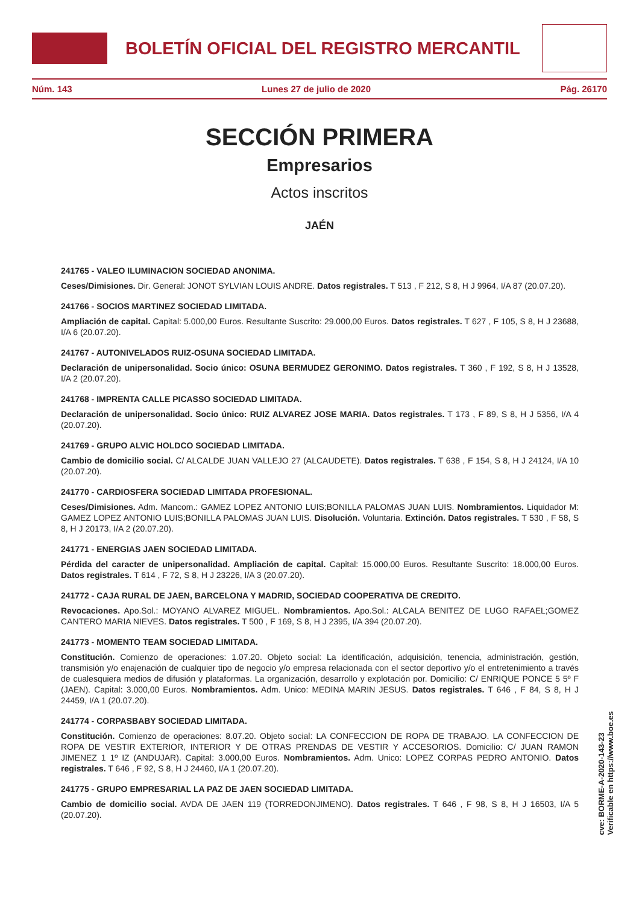BOLETÍN OFICIAL DEL REGISTRO MERCANTIL
Núm. 143 Lunes 27 de julio de 2020 Pág. 26170
SECCIÓN PRIMERA
Empresarios
Actos inscritos
JAÉN
241765 - VALEO ILUMINACION SOCIEDAD ANONIMA.
Ceses/Dimisiones. Dir. General: JONOT SYLVIAN LOUIS ANDRE. Datos registrales. T 513 , F 212, S 8, H J 9964, I/A 87 (20.07.20).
241766 - SOCIOS MARTINEZ SOCIEDAD LIMITADA.
Ampliación de capital. Capital: 5.000,00 Euros. Resultante Suscrito: 29.000,00 Euros. Datos registrales. T 627 , F 105, S 8, H J 23688, I/A 6 (20.07.20).
241767 - AUTONIVELADOS RUIZ-OSUNA SOCIEDAD LIMITADA.
Declaración de unipersonalidad. Socio único: OSUNA BERMUDEZ GERONIMO. Datos registrales. T 360 , F 192, S 8, H J 13528, I/A 2 (20.07.20).
241768 - IMPRENTA CALLE PICASSO SOCIEDAD LIMITADA.
Declaración de unipersonalidad. Socio único: RUIZ ALVAREZ JOSE MARIA. Datos registrales. T 173 , F 89, S 8, H J 5356, I/A 4 (20.07.20).
241769 - GRUPO ALVIC HOLDCO SOCIEDAD LIMITADA.
Cambio de domicilio social. C/ ALCALDE JUAN VALLEJO 27 (ALCAUDETE). Datos registrales. T 638 , F 154, S 8, H J 24124, I/A 10 (20.07.20).
241770 - CARDIOSFERA SOCIEDAD LIMITADA PROFESIONAL.
Ceses/Dimisiones. Adm. Mancom.: GAMEZ LOPEZ ANTONIO LUIS;BONILLA PALOMAS JUAN LUIS. Nombramientos. Liquidador M: GAMEZ LOPEZ ANTONIO LUIS;BONILLA PALOMAS JUAN LUIS. Disolución. Voluntaria. Extinción. Datos registrales. T 530 , F 58, S 8, H J 20173, I/A 2 (20.07.20).
241771 - ENERGIAS JAEN SOCIEDAD LIMITADA.
Pérdida del caracter de unipersonalidad. Ampliación de capital. Capital: 15.000,00 Euros. Resultante Suscrito: 18.000,00 Euros. Datos registrales. T 614 , F 72, S 8, H J 23226, I/A 3 (20.07.20).
241772 - CAJA RURAL DE JAEN, BARCELONA Y MADRID, SOCIEDAD COOPERATIVA DE CREDITO.
Revocaciones. Apo.Sol.: MOYANO ALVAREZ MIGUEL. Nombramientos. Apo.Sol.: ALCALA BENITEZ DE LUGO RAFAEL;GOMEZ CANTERO MARIA NIEVES. Datos registrales. T 500 , F 169, S 8, H J 2395, I/A 394 (20.07.20).
241773 - MOMENTO TEAM SOCIEDAD LIMITADA.
Constitución. Comienzo de operaciones: 1.07.20. Objeto social: La identificación, adquisición, tenencia, administración, gestión, transmisión y/o enajenación de cualquier tipo de negocio y/o empresa relacionada con el sector deportivo y/o el entretenimiento a través de cualesquiera medios de difusión y plataformas. La organización, desarrollo y explotación por. Domicilio: C/ ENRIQUE PONCE 5 5º F (JAEN). Capital: 3.000,00 Euros. Nombramientos. Adm. Unico: MEDINA MARIN JESUS. Datos registrales. T 646 , F 84, S 8, H J 24459, I/A 1 (20.07.20).
241774 - CORPASBABY SOCIEDAD LIMITADA.
Constitución. Comienzo de operaciones: 8.07.20. Objeto social: LA CONFECCION DE ROPA DE TRABAJO. LA CONFECCION DE ROPA DE VESTIR EXTERIOR, INTERIOR Y DE OTRAS PRENDAS DE VESTIR Y ACCESORIOS. Domicilio: C/ JUAN RAMON JIMENEZ 1 1º IZ (ANDUJAR). Capital: 3.000,00 Euros. Nombramientos. Adm. Unico: LOPEZ CORPAS PEDRO ANTONIO. Datos registrales. T 646 , F 92, S 8, H J 24460, I/A 1 (20.07.20).
241775 - GRUPO EMPRESARIAL LA PAZ DE JAEN SOCIEDAD LIMITADA.
Cambio de domicilio social. AVDA DE JAEN 119 (TORREDONJIMENO). Datos registrales. T 646 , F 98, S 8, H J 16503, I/A 5 (20.07.20).
cve: BORME-A-2020-143-23
Verificable en https://www.boe.es